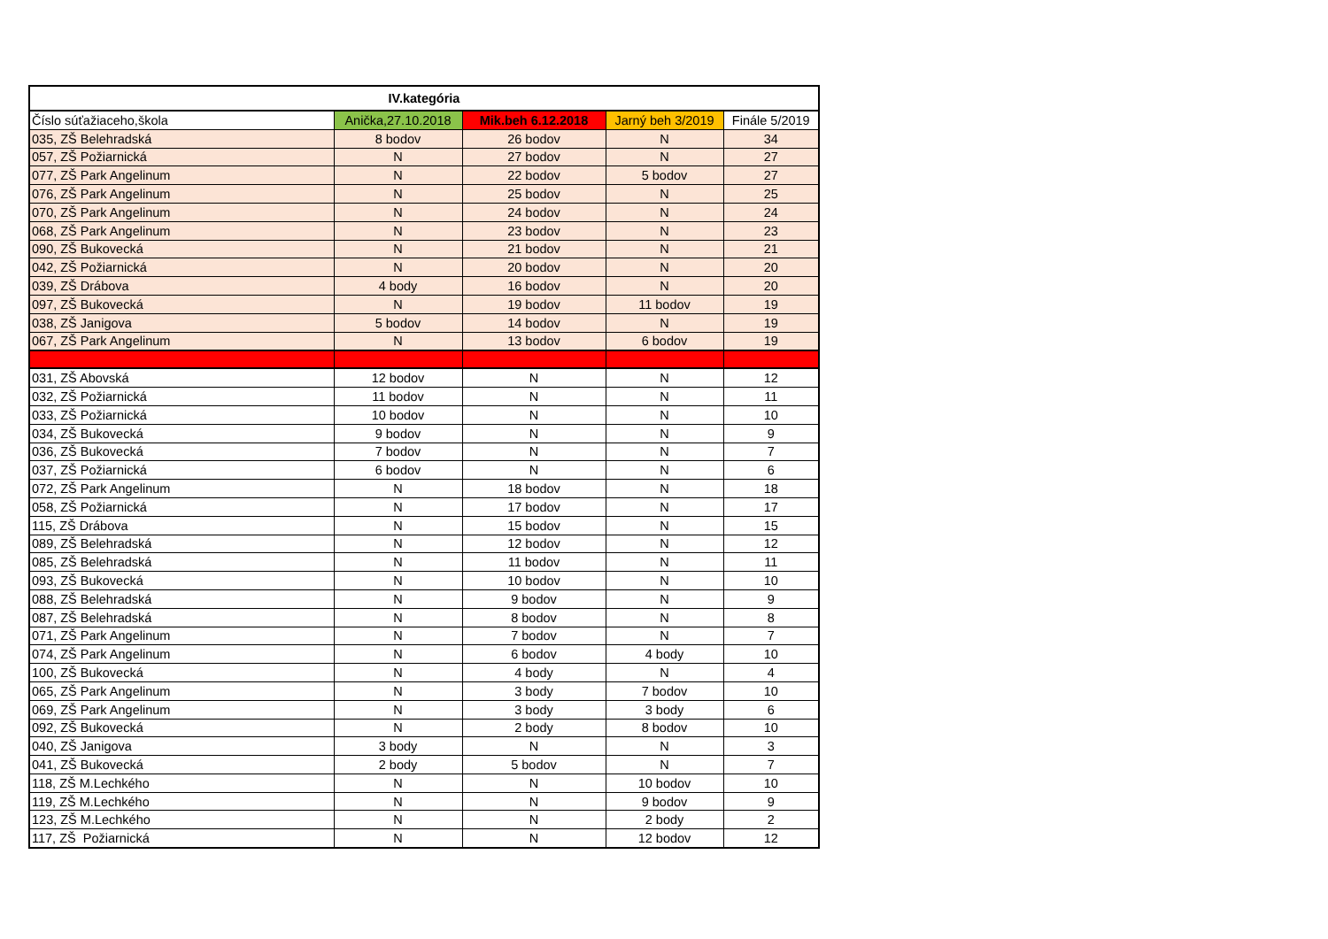| IV.kategória | | | | |
| --- | --- | --- | --- | --- |
| Číslo súťažiaceho,škola | Anička,27.10.2018 | Mik.beh 6.12.2018 | Jarný beh 3/2019 | Finále 5/2019 |
| 035, ZŠ Belehradská | 8 bodov | 26 bodov | N | 34 |
| 057, ZŠ Požiarnická | N | 27 bodov | N | 27 |
| 077, ZŠ Park Angelinum | N | 22 bodov | 5 bodov | 27 |
| 076, ZŠ Park Angelinum | N | 25 bodov | N | 25 |
| 070, ZŠ Park Angelinum | N | 24 bodov | N | 24 |
| 068, ZŠ Park Angelinum | N | 23 bodov | N | 23 |
| 090, ZŠ Bukovecká | N | 21 bodov | N | 21 |
| 042, ZŠ Požiarnická | N | 20 bodov | N | 20 |
| 039, ZŠ Drábova | 4 body | 16 bodov | N | 20 |
| 097, ZŠ Bukovecká | N | 19 bodov | 11 bodov | 19 |
| 038, ZŠ Janigova | 5 bodov | 14 bodov | N | 19 |
| 067, ZŠ Park Angelinum | N | 13 bodov | 6 bodov | 19 |
| 031, ZŠ Abovská | 12 bodov | N | N | 12 |
| 032, ZŠ Požiarnická | 11 bodov | N | N | 11 |
| 033, ZŠ Požiarnická | 10 bodov | N | N | 10 |
| 034, ZŠ Bukovecká | 9 bodov | N | N | 9 |
| 036, ZŠ Bukovecká | 7 bodov | N | N | 7 |
| 037, ZŠ Požiarnická | 6 bodov | N | N | 6 |
| 072, ZŠ Park Angelinum | N | 18 bodov | N | 18 |
| 058, ZŠ Požiarnická | N | 17 bodov | N | 17 |
| 115, ZŠ Drábova | N | 15 bodov | N | 15 |
| 089, ZŠ Belehradská | N | 12 bodov | N | 12 |
| 085, ZŠ Belehradská | N | 11 bodov | N | 11 |
| 093, ZŠ Bukovecká | N | 10 bodov | N | 10 |
| 088, ZŠ Belehradská | N | 9 bodov | N | 9 |
| 087, ZŠ Belehradská | N | 8 bodov | N | 8 |
| 071, ZŠ Park Angelinum | N | 7 bodov | N | 7 |
| 074, ZŠ Park Angelinum | N | 6 bodov | 4 body | 10 |
| 100, ZŠ Bukovecká | N | 4 body | N | 4 |
| 065, ZŠ Park Angelinum | N | 3 body | 7 bodov | 10 |
| 069, ZŠ Park Angelinum | N | 3 body | 3 body | 6 |
| 092, ZŠ Bukovecká | N | 2 body | 8 bodov | 10 |
| 040, ZŠ Janigova | 3 body | N | N | 3 |
| 041, ZŠ Bukovecká | 2 body | 5 bodov | N | 7 |
| 118, ZŠ M.Lechkého | N | N | 10 bodov | 10 |
| 119, ZŠ M.Lechkého | N | N | 9 bodov | 9 |
| 123, ZŠ M.Lechkého | N | N | 2 body | 2 |
| 117, ZŠ Požiarnická | N | N | 12 bodov | 12 |